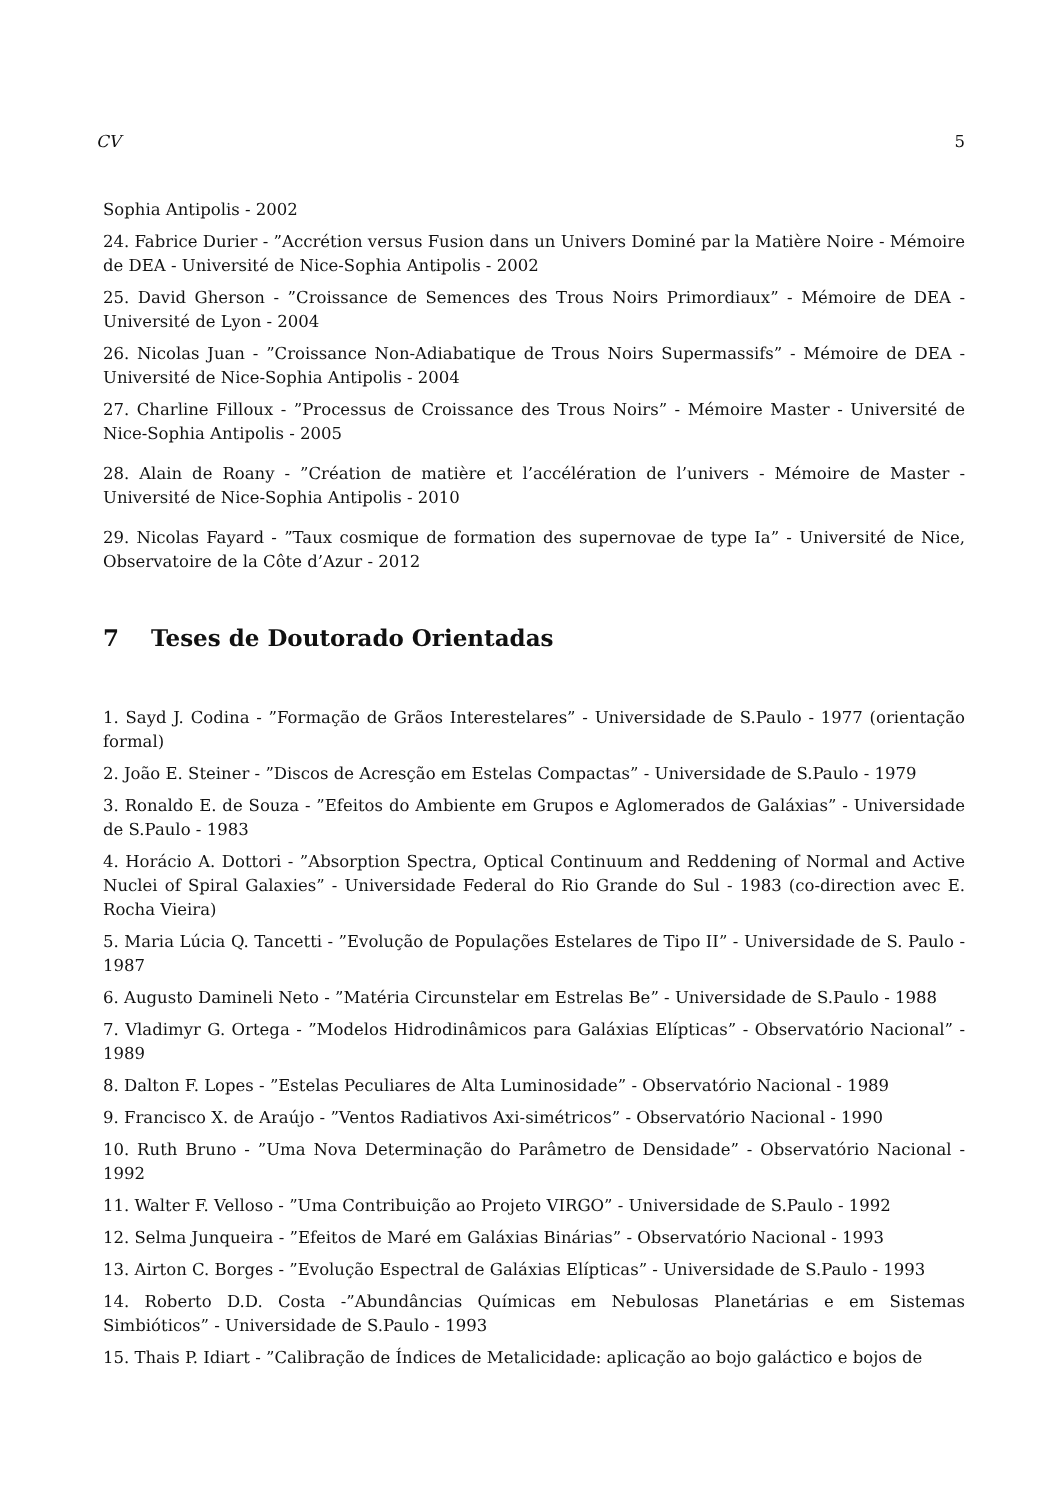CV 5
Sophia Antipolis - 2002
24. Fabrice Durier - ”Accrétion versus Fusion dans un Univers Dominé par la Matière Noire - Mémoire de DEA - Université de Nice-Sophia Antipolis - 2002
25. David Gherson - ”Croissance de Semences des Trous Noirs Primordiaux” - Mémoire de DEA - Université de Lyon - 2004
26. Nicolas Juan - ”Croissance Non-Adiabatique de Trous Noirs Supermassifs” - Mémoire de DEA - Université de Nice-Sophia Antipolis - 2004
27. Charline Filloux - ”Processus de Croissance des Trous Noirs” - Mémoire Master - Université de Nice-Sophia Antipolis - 2005
28. Alain de Roany - ”Création de matière et l’accélération de l’univers - Mémoire de Master - Université de Nice-Sophia Antipolis - 2010
29. Nicolas Fayard - ”Taux cosmique de formation des supernovae de type Ia” - Université de Nice, Observatoire de la Côte d’Azur - 2012
7 Teses de Doutorado Orientadas
1. Sayd J. Codina - ”Formação de Grãos Interestelares” - Universidade de S.Paulo - 1977 (orientação formal)
2. João E. Steiner - ”Discos de Acresção em Estelas Compactas” - Universidade de S.Paulo - 1979
3. Ronaldo E. de Souza - ”Efeitos do Ambiente em Grupos e Aglomerados de Galáxias” - Universidade de S.Paulo - 1983
4. Horácio A. Dottori - ”Absorption Spectra, Optical Continuum and Reddening of Normal and Active Nuclei of Spiral Galaxies” - Universidade Federal do Rio Grande do Sul - 1983 (co-direction avec E. Rocha Vieira)
5. Maria Lúcia Q. Tancetti - ”Evolução de Populações Estelares de Tipo II” - Universidade de S. Paulo - 1987
6. Augusto Damineli Neto - ”Matéria Circunstelar em Estrelas Be” - Universidade de S.Paulo - 1988
7. Vladimyr G. Ortega - ”Modelos Hidrodinâmicos para Galáxias Elípticas” - Observatório Nacional” - 1989
8. Dalton F. Lopes - ”Estelas Peculiares de Alta Luminosidade” - Observatório Nacional - 1989
9. Francisco X. de Araújo - ”Ventos Radiativos Axi-simétricos” - Observatório Nacional - 1990
10. Ruth Bruno - ”Uma Nova Determinação do Parâmetro de Densidade” - Observatório Nacional - 1992
11. Walter F. Velloso - ”Uma Contribuição ao Projeto VIRGO” - Universidade de S.Paulo - 1992
12. Selma Junqueira - ”Efeitos de Maré em Galáxias Binárias” - Observatório Nacional - 1993
13. Airton C. Borges - ”Evolução Espectral de Galáxias Elípticas” - Universidade de S.Paulo - 1993
14. Roberto D.D. Costa -”Abundâncias Químicas em Nebulosas Planetárias e em Sistemas Simbióticos” - Universidade de S.Paulo - 1993
15. Thais P. Idiart - ”Calibração de Índices de Metalicidade: aplicação ao bojo galáctico e bojos de